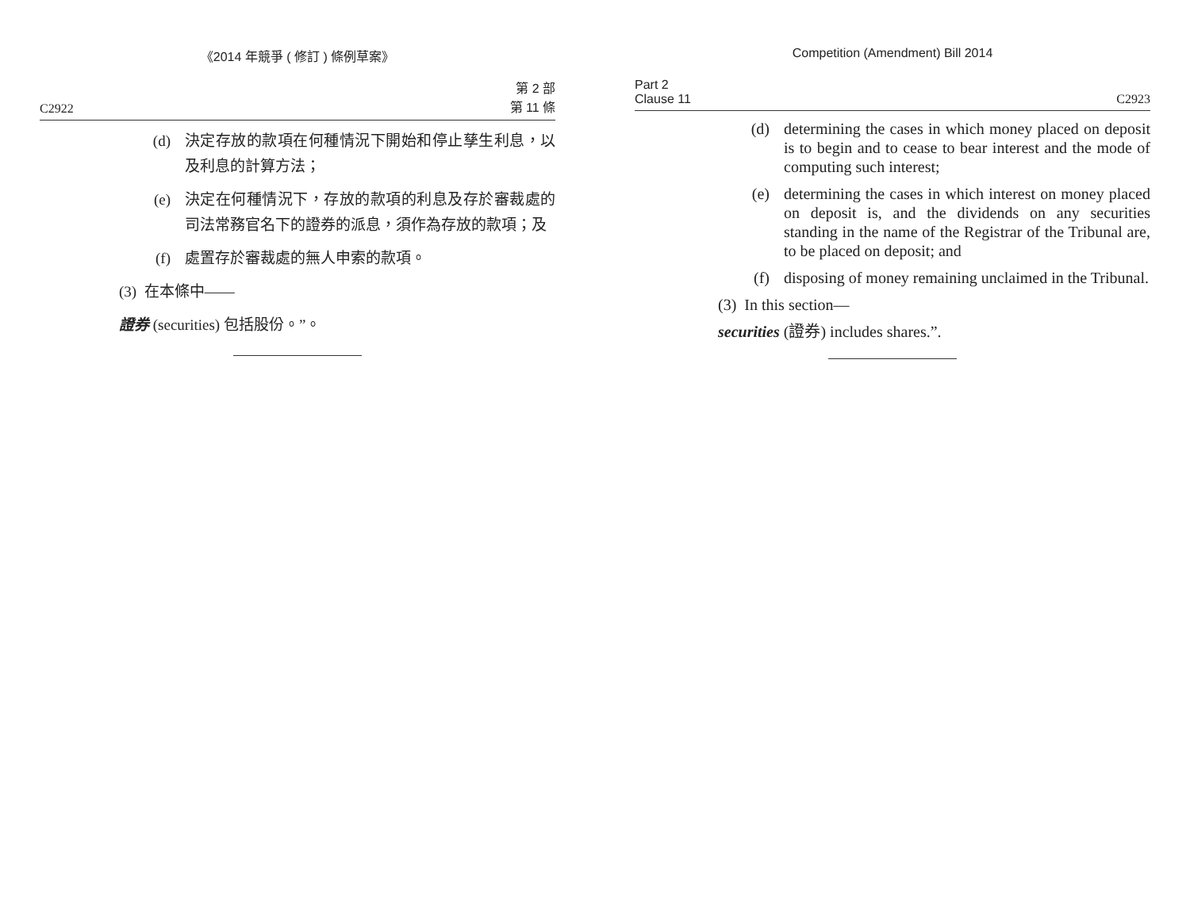《2014 年競爭 ( 修訂 ) 條例草案》
C2922 第 2 部
第 11 條
(d) 決定存放的款項在何種情況下開始和停止孳生利息，以及利息的計算方法；
(e) 決定在何種情況下，存放的款項的利息及存於審裁處的司法常務官名下的證券的派息，須作為存放的款項；及
(f) 處置存於審裁處的無人申索的款項。
(3) 在本條中——
證券 (securities) 包括股份。”。
Competition (Amendment) Bill 2014
Part 2
Clause 11 C2923
(d) determining the cases in which money placed on deposit is to begin and to cease to bear interest and the mode of computing such interest;
(e) determining the cases in which interest on money placed on deposit is, and the dividends on any securities standing in the name of the Registrar of the Tribunal are, to be placed on deposit; and
(f) disposing of money remaining unclaimed in the Tribunal.
(3) In this section—
securities (證券) includes shares.”.